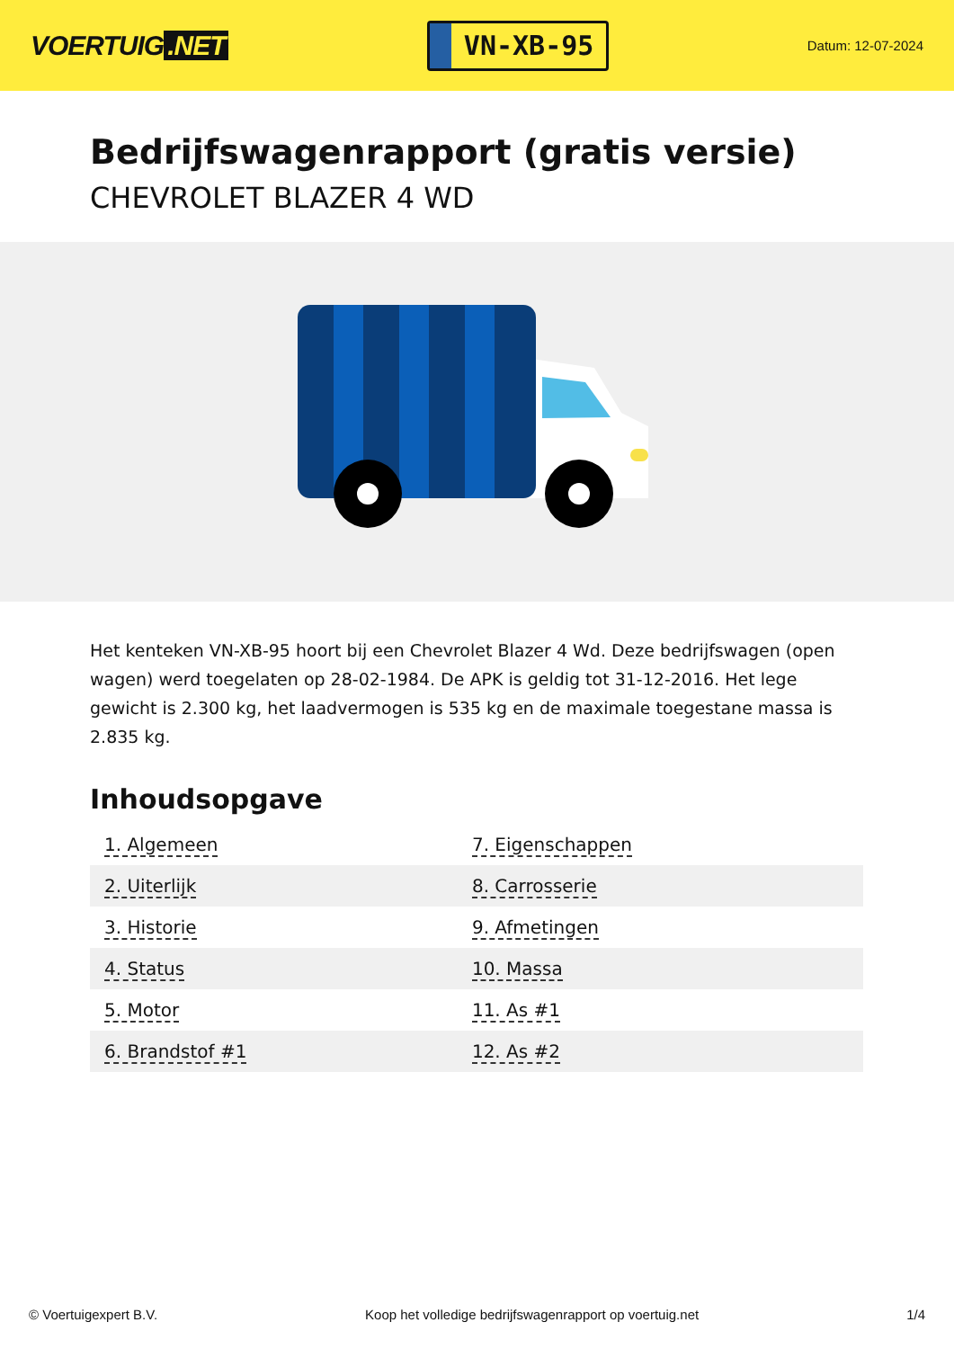VOERTUIG.NET
VN-XB-95
Datum: 12-07-2024
Bedrijfswagenrapport (gratis versie)
CHEVROLET BLAZER 4 WD
Het kenteken VN-XB-95 hoort bij een Chevrolet Blazer 4 Wd. Deze bedrijfswagen (open wagen) werd toegelaten op 28-02-1984. De APK is geldig tot 31-12-2016. Het lege gewicht is 2.300 kg, het laadvermogen is 535 kg en de maximale toegestane massa is 2.835 kg.
Inhoudsopgave
| 1. Algemeen | 7. Eigenschappen |
| 2. Uiterlijk | 8. Carrosserie |
| 3. Historie | 9. Afmetingen |
| 4. Status | 10. Massa |
| 5. Motor | 11. As #1 |
| 6. Brandstof #1 | 12. As #2 |
© Voertuigexpert B.V. Koop het volledige bedrijfswagenrapport op voertuig.net 1/4